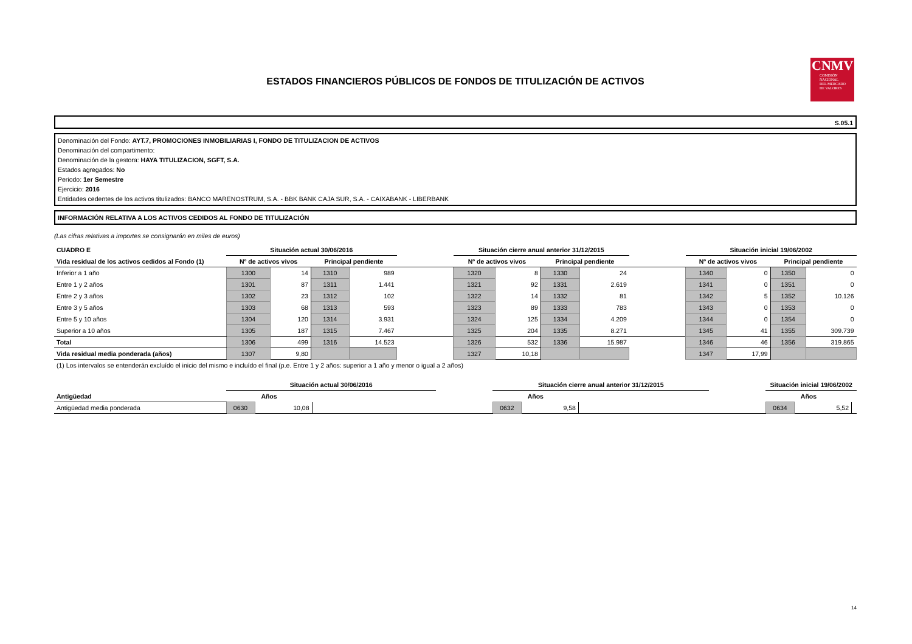ESTADOS FINANCIEROS PÚBLICOS DE FONDOS DE TITULIZACIÓN DE ACTIVOS
CNMV
COMISIÓN
NACIONAL
DEL MERCADO
DE VALORES
S.05.1
Denominación del Fondo: AYT.7, PROMOCIONES INMOBILIARIAS I, FONDO DE TITULIZACION DE ACTIVOS
Denominación del compartimento:
Denominación de la gestora: HAYA TITULIZACION, SGFT, S.A.
Estados agregados: No
Periodo: 1er Semestre
Ejercicio: 2016
Entidades cedentes de los activos titulizados: BANCO MARENOSTRUM, S.A. - BBK BANK CAJA SUR, S.A. - CAIXABANK - LIBERBANK
INFORMACIÓN RELATIVA A LOS ACTIVOS CEDIDOS AL FONDO DE TITULIZACIÓN
(Las cifras relativas a importes se consignarán en miles de euros)
| CUADRO E | Situación actual 30/06/2016 | | | | | Situación cierre anual anterior 31/12/2015 | | | | | Situación inicial 19/06/2002 | | | |
| --- | --- | --- | --- | --- | --- | --- | --- | --- | --- | --- | --- | --- | --- | --- |
| Vida residual de los activos cedidos al Fondo (1) | Nº de activos vivos | | Principal pendiente | | | Nº de activos vivos | | Principal pendiente | | | Nº de activos vivos | | Principal pendiente | |
| Inferior a 1 año | 1300 | 14 | 1310 | 989 | | 1320 | 8 | 1330 | 24 | | 1340 | 0 | 1350 | 0 |
| Entre 1 y 2 años | 1301 | 87 | 1311 | 1.441 | | 1321 | 92 | 1331 | 2.619 | | 1341 | 0 | 1351 | 0 |
| Entre 2 y 3 años | 1302 | 23 | 1312 | 102 | | 1322 | 14 | 1332 | 81 | | 1342 | 5 | 1352 | 10.126 |
| Entre 3 y 5 años | 1303 | 68 | 1313 | 593 | | 1323 | 89 | 1333 | 783 | | 1343 | 0 | 1353 | 0 |
| Entre 5 y 10 años | 1304 | 120 | 1314 | 3.931 | | 1324 | 125 | 1334 | 4.209 | | 1344 | 0 | 1354 | 0 |
| Superior a 10 años | 1305 | 187 | 1315 | 7.467 | | 1325 | 204 | 1335 | 8.271 | | 1345 | 41 | 1355 | 309.739 |
| Total | 1306 | 499 | 1316 | 14.523 | | 1326 | 532 | 1336 | 15.987 | | 1346 | 46 | 1356 | 319.865 |
| Vida residual media ponderada (años) | 1307 | 9,80 | | | | 1327 | 10,18 | | | | 1347 | 17,99 | | |
| (1) Los intervalos se entenderán excluído el inicio del mismo e incluído el final (p.e. Entre 1 y 2 años: superior a 1 año y menor o igual a 2 años) | | | | | | | | | | | | | | |
| | Situación actual 30/06/2016 | | | | Situación cierre anual anterior 31/12/2015 | | | | Situación inicial 19/06/2002 | | |
| --- | --- | --- | --- | --- | --- | --- | --- | --- | --- | --- | --- |
| Antigüedad | Años | | | | Años | | | | Años | | |
| Antigüedad media ponderada | 0630 | 10,08 | | | 0632 | 9,58 | | | 0634 | 5,52 | |
14